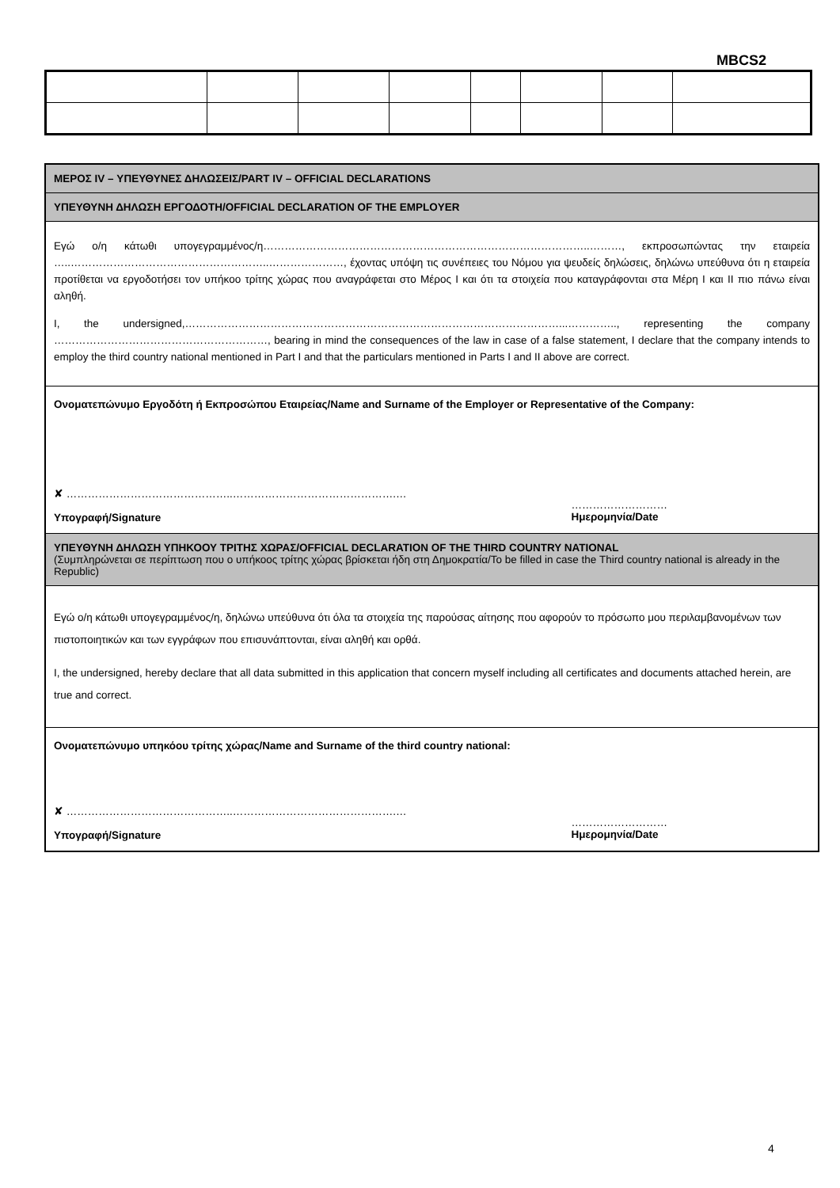MBCS2
ΜΕΡΟΣ IV – ΥΠΕΥΘΥΝΕΣ ΔΗΛΩΣΕΙΣ/PART IV – OFFICIAL DECLARATIONS
ΥΠΕΥΘΥΝΗ ΔΗΛΩΣΗ ΕΡΓΟΔΟΤΗ/OFFICIAL DECLARATION OF THE EMPLOYER
Εγώ ο/η κάτωθι υπογεγραμμένος/η………………………………………………………………………………..………, εκπροσωπώντας την εταιρεία …..………………………………………………..…………………, έχοντας υπόψη τις συνέπειες του Νόμου για ψευδείς δηλώσεις, δηλώνω υπεύθυνα ότι η εταιρεία προτίθεται να εργοδοτήσει τον υπήκοο τρίτης χώρας που αναγράφεται στο Μέρος Ι και ότι τα στοιχεία που καταγράφονται στα Μέρη Ι και ΙΙ πιο πάνω είναι αληθή.
I, the undersigned,……………………………………………………………………………………………...………….., representing the company ……………………………………………………, bearing in mind the consequences of the law in case of a false statement, I declare that the company intends to employ the third country national mentioned in Part I and that the particulars mentioned in Parts I and II above are correct.
Ονοματεπώνυμο Εργοδότη ή Εκπροσώπου Εταιρείας/Name and Surname of the Employer or Representative of the Company:
✘ ………………………………………..……………………………………….…
Υπογραφή/Signature
………………………
Ημερομηνία/Date
ΥΠΕΥΘΥΝΗ ΔΗΛΩΣΗ ΥΠΗΚΟΟΥ ΤΡΙΤΗΣ ΧΩΡΑΣ/OFFICIAL DECLARATION OF THE THIRD COUNTRY NATIONAL
(Συμπληρώνεται σε περίπτωση που ο υπήκοος τρίτης χώρας βρίσκεται ήδη στη Δημοκρατία/To be filled in case the Third country national is already in the Republic)
Εγώ ο/η κάτωθι υπογεγραμμένος/η, δηλώνω υπεύθυνα ότι όλα τα στοιχεία της παρούσας αίτησης που αφορούν το πρόσωπο μου περιλαμβανομένων των πιστοποιητικών και των εγγράφων που επισυνάπτονται, είναι αληθή και ορθά.
I, the undersigned, hereby declare that all data submitted in this application that concern myself including all certificates and documents attached herein, are true and correct.
Ονοματεπώνυμο υπηκόου τρίτης χώρας/Name and Surname of the third country national:
✘ ………………………………………..……………………………………….…
Υπογραφή/Signature
………………………
Ημερομηνία/Date
4